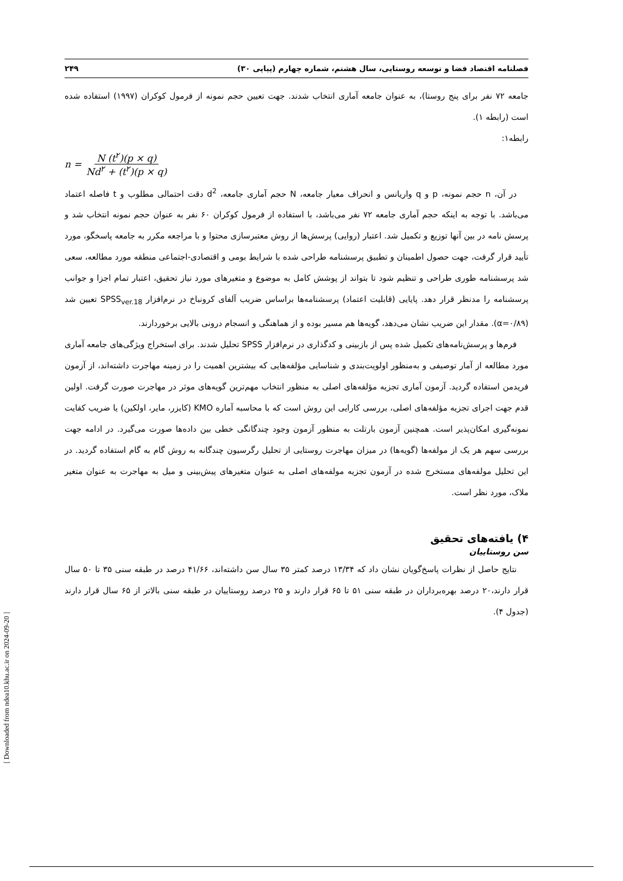فصلنامه اقتصاد فضا و توسعه روستایی، سال هشتم، شماره چهارم (پیاپی ۳۰) ۲۴۹
جامعه ۷۲ نفر برای پنج روستا)، به عنوان جامعه آماری انتخاب شدند. جهت تعیین حجم نمونه از فرمول کوکران (۱۹۹۷) استفاده شده است (رابطه ۱).
رابطه۱:
n = N (t<sup>۲</sup>)(p × q) Nd<sup>۲</sup> + (t<sup>۲</sup>)(p × q)
در آن، n حجم نمونه، p و q واریانس و انحراف معیار جامعه، N حجم آماری جامعه، d<sup>2</sup> دقت احتمالی مطلوب و t فاصله اعتماد می‌باشد. با توجه به اینکه حجم آماری جامعه ۷۲ نفر می‌باشد، با استفاده از فرمول کوکران ۶۰ نفر به عنوان حجم نمونه انتخاب شد و پرسش نامه در بین آنها توزیع و تکمیل شد. اعتبار (روایی) پرسش‌ها از روش معتبرسازی محتوا و با مراجعه مکرر به جامعه پاسخگو، مورد تأیید قرار گرفت، جهت حصول اطمینان و تطبیق پرسشنامه طراحی شده با شرایط بومی و اقتصادی-اجتماعی منطقه مورد مطالعه، سعی شد پرسشنامه طوری طراحی و تنظیم شود تا بتواند از پوشش کامل به موضوع و متغیرهای مورد نیاز تحقیق، اعتبار تمام اجزا و جوانب پرسشنامه را مدنظر قرار دهد. پایایی (قابلیت اعتماد) پرسشنامه‌ها براساس ضریب آلفای کرونباخ در نرم‌افزار SPSS<sub>ver.18</sub> تعیین شد (α=۰/۸۹). مقدار این ضریب نشان می‌دهد، گویه‌ها هم مسیر بوده و از هماهنگی و انسجام درونی بالایی برخوردارند.
فرم‌ها و پرسش‌نامه‌های تکمیل شده پس از بازبینی و کدگذاری در نرم‌افزار SPSS تحلیل شدند. برای استخراج ویژگی‌های جامعه آماری مورد مطالعه از آمار توصیفی و به‌منظور اولویت‌بندی و شناسایی مؤلفه‌هایی که بیشترین اهمیت را در زمینه مهاجرت داشته‌اند، از آزمون فریدمن استفاده گردید. آزمون آماری تجزیه مؤلفه‌های اصلی به منظور انتخاب مهم‌ترین گویه‌های موثر در مهاجرت صورت گرفت. اولین قدم جهت اجرای تجزیه مؤلفه‌های اصلی، بررسی کارایی این روش است که با محاسبه آماره KMO (کایزر، مایر، اولکین) یا ضریب کفایت نمونه‌گیری امکان‌پذیر است. همچنین آزمون بارتلت به منظور آزمون وجود چندگانگی خطی بین داده‌ها صورت می‌گیرد. در ادامه جهت بررسی سهم هر یک از مولفه‌ها (گویه‌ها) در میزان مهاجرت روستایی از تحلیل رگرسیون چندگانه به روش گام به گام استفاده گردید. در این تحلیل مولفه‌های مستخرج شده در آزمون تجزیه مولفه‌های اصلی به عنوان متغیرهای پیش‌بینی و میل به مهاجرت به عنوان متغیر ملاک، مورد نظر است.
۴) یافته‌های تحقیق
سن روستاییان
نتایج حاصل از نظرات پاسخ‌گویان نشان داد که ۱۳/۳۴ درصد کمتر ۳۵ سال سن داشته‌اند، ۴۱/۶۶ درصد در طبقه سنی ۳۵ تا ۵۰ سال قرار دارند،۲۰ درصد بهره‌برداران در طبقه سنی ۵۱ تا ۶۵ قرار دارند و ۲۵ درصد روستاییان در طبقه سنی بالاتر از ۶۵ سال قرار دارند (جدول ۴).
[ Downloaded from ndea10.khu.ac.ir on 2024-09-20 ]